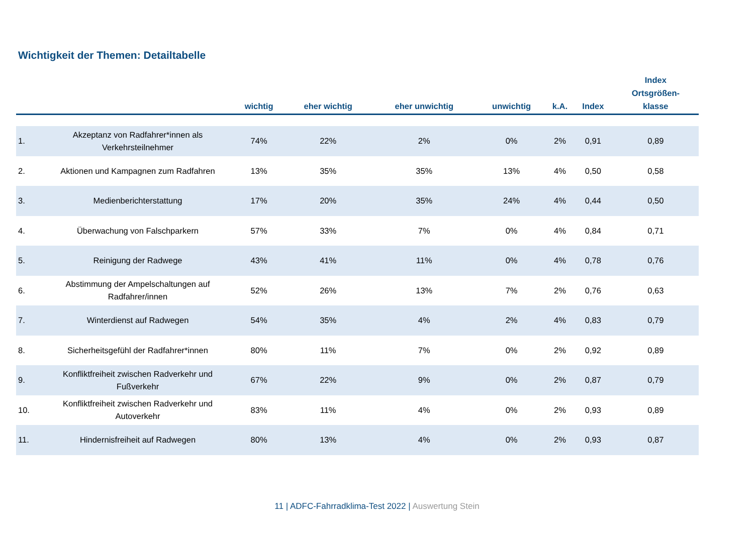Wichtigkeit der Themen: Detailtabelle
| | | wichtig | eher wichtig | eher unwichtig | unwichtig | k.A. | Index | Index Ortsgrößen- klasse |
| --- | --- | --- | --- | --- | --- | --- | --- | --- |
| 1. | Akzeptanz von Radfahrer*innen als Verkehrsteilnehmer | 74% | 22% | 2% | 0% | 2% | 0,91 | 0,89 |
| 2. | Aktionen und Kampagnen zum Radfahren | 13% | 35% | 35% | 13% | 4% | 0,50 | 0,58 |
| 3. | Medienberichterstattung | 17% | 20% | 35% | 24% | 4% | 0,44 | 0,50 |
| 4. | Überwachung von Falschparkern | 57% | 33% | 7% | 0% | 4% | 0,84 | 0,71 |
| 5. | Reinigung der Radwege | 43% | 41% | 11% | 0% | 4% | 0,78 | 0,76 |
| 6. | Abstimmung der Ampelschaltungen auf Radfahrer/innen | 52% | 26% | 13% | 7% | 2% | 0,76 | 0,63 |
| 7. | Winterdienst auf Radwegen | 54% | 35% | 4% | 2% | 4% | 0,83 | 0,79 |
| 8. | Sicherheitsgefühl der Radfahrer*innen | 80% | 11% | 7% | 0% | 2% | 0,92 | 0,89 |
| 9. | Konfliktfreiheit zwischen Radverkehr und Fußverkehr | 67% | 22% | 9% | 0% | 2% | 0,87 | 0,79 |
| 10. | Konfliktfreiheit zwischen Radverkehr und Autoverkehr | 83% | 11% | 4% | 0% | 2% | 0,93 | 0,89 |
| 11. | Hindernisfreiheit auf Radwegen | 80% | 13% | 4% | 0% | 2% | 0,93 | 0,87 |
11 | ADFC-Fahrradklima-Test 2022 | Auswertung Stein